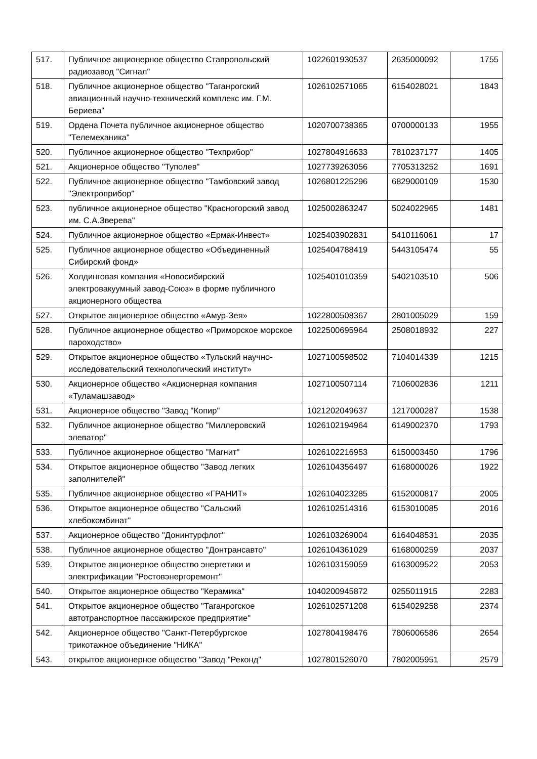| 517. | Публичное акционерное общество Ставропольский радиозавод "Сигнал" | 1022601930537 | 2635000092 | 1755 |
| 518. | Публичное акционерное общество "Таганрогский авиационный научно-технический комплекс им. Г.М. Бериева" | 1026102571065 | 6154028021 | 1843 |
| 519. | Ордена Почета публичное акционерное общество "Телемеханика" | 1020700738365 | 0700000133 | 1955 |
| 520. | Публичное акционерное общество "Техприбор" | 1027804916633 | 7810237177 | 1405 |
| 521. | Акционерное общество "Туполев" | 1027739263056 | 7705313252 | 1691 |
| 522. | Публичное акционерное общество "Тамбовский завод "Электроприбор" | 1026801225296 | 6829000109 | 1530 |
| 523. | публичное акционерное общество "Красногорский завод им. С.А.Зверева" | 1025002863247 | 5024022965 | 1481 |
| 524. | Публичное акционерное общество «Ермак-Инвест» | 1025403902831 | 5410116061 | 17 |
| 525. | Публичное акционерное общество «Объединенный Сибирский фонд» | 1025404788419 | 5443105474 | 55 |
| 526. | Холдинговая компания «Новосибирский электровакуумный завод-Союз» в форме публичного акционерного общества | 1025401010359 | 5402103510 | 506 |
| 527. | Открытое акционерное общество «Амур-Зея» | 1022800508367 | 2801005029 | 159 |
| 528. | Публичное акционерное общество «Приморское морское пароходство» | 1022500695964 | 2508018932 | 227 |
| 529. | Открытое акционерное общество «Тульский научно-исследовательский технологический институт» | 1027100598502 | 7104014339 | 1215 |
| 530. | Акционерное общество «Акционерная компания «Туламашзавод» | 1027100507114 | 7106002836 | 1211 |
| 531. | Акционерное общество "Завод "Копир" | 1021202049637 | 1217000287 | 1538 |
| 532. | Публичное акционерное общество "Миллеровский элеватор" | 1026102194964 | 6149002370 | 1793 |
| 533. | Публичное акционерное общество "Магнит" | 1026102216953 | 6150003450 | 1796 |
| 534. | Открытое акционерное общество "Завод легких заполнителей" | 1026104356497 | 6168000026 | 1922 |
| 535. | Публичное акционерное общество «ГРАНИТ» | 1026104023285 | 6152000817 | 2005 |
| 536. | Открытое акционерное общество "Сальский хлебокомбинат" | 1026102514316 | 6153010085 | 2016 |
| 537. | Акционерное общество "Донинтурфлот" | 1026103269004 | 6164048531 | 2035 |
| 538. | Публичное акционерное общество "Донтрансавто" | 1026104361029 | 6168000259 | 2037 |
| 539. | Открытое акционерное общество энергетики и электрификации "Ростовэнергоремонт" | 1026103159059 | 6163009522 | 2053 |
| 540. | Открытое акционерное общество "Керамика" | 1040200945872 | 0255011915 | 2283 |
| 541. | Открытое акционерное общество "Таганрогское автотранспортное пассажирское предприятие" | 1026102571208 | 6154029258 | 2374 |
| 542. | Акционерное общество "Санкт-Петербургское трикотажное объединение "НИКА" | 1027804198476 | 7806006586 | 2654 |
| 543. | открытое акционерное общество "Завод "Реконд" | 1027801526070 | 7802005951 | 2579 |